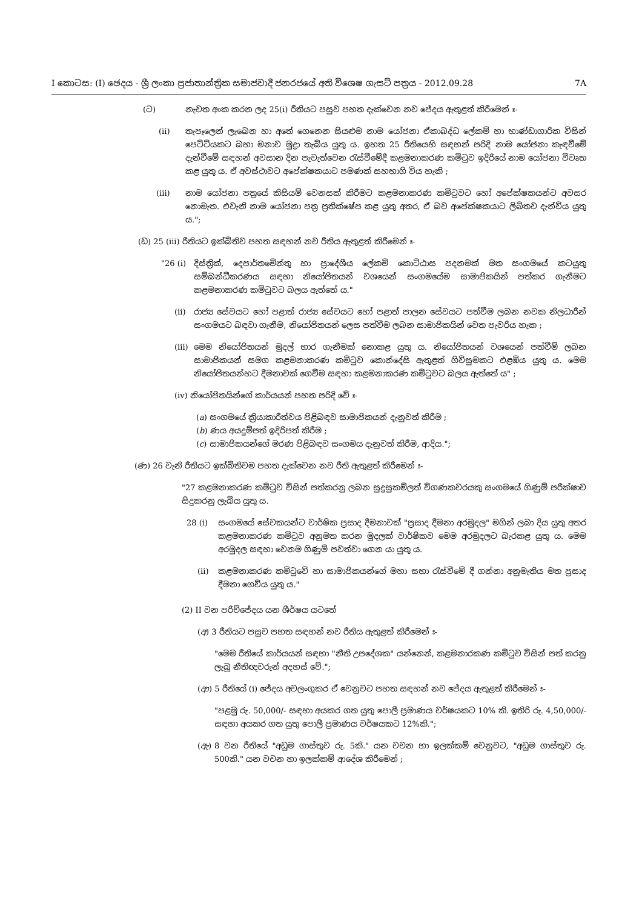I කොටස: (I) ඡෙදය - ශ්‍රී ලංකා ප්‍රජාතාන්ත්‍රික සමාජවාදී ජනරජයේ අති විශෙෂ ගැසට් පත්‍රය - 2012.09.28 7A
(ට) නැවත අංක කරන ලද 25(i) රීතියට පසුව පහත දැක්වෙන නව ජේදය ඇතුළත් කිරීමෙන් ඃ-
(ii) තැපෑලෙන් ලැබෙන හා අතේ ගෙනෙන සියළුම නාම යෝජනා ඒකාබද්ධ ලේකම් හා භාණ්ඩාගාරික විසින් පෙට්ටියකට බහා මනාව මුද්‍රා තැබිය යුතු ය. ඉහත 25 රීතියෙහි සඳහන් පරිදි නාම යෝජනා කැඳවීමේ දැන්වීමේ සඳහන් අවසාන දින පැවැත්වෙන රැස්වීමේදී කළමනාකරණ කමිටුව ඉදිරියේ නාම යෝජනා විවෘත කළ යුතු ය. ඒ අවස්ථාවට අපේක්ෂකයාට පමණක් සහභාගි විය හැකි ;
(iii) නාම යෝජනා පත්‍රයේ කිසියම් වෙනසක් කිරීමට කළමනාකරණ කමිටුවට හෝ අපේක්ෂකයන්ට අවසර නොමැත. එවැනි නාම යෝජනා පත්‍ර ප්‍රතික්ෂේප කළ යුතු අතර, ඒ බව අපේක්ෂකයාට ලිඛිතව දැන්විය යුතු ය.";
(ඩ) 25 (iii) රීතියට ඉක්බිතිව පහත සඳහන් නව රීතිය ඇතුළත් කිරීමෙන් ඃ-
"26 (i) දිස්ත්‍රික්, දෙපාර්තමේන්තු හා ප්‍රාදේශීය ලේකම් කොට්ඨාස පදනමක් මත සංගමයේ කටයුතු සම්බන්ධීකරණය සඳහා නියෝජිතයන් වශයෙන් සංගමයේම සාමාජිකයින් පත්කර ගැනීමට කළමනාකරණ කමිටුවට බලය ඇත්තේ ය."
(ii) රාජ්‍ය සේවයට හෝ පළාත් රාජ්‍ය සේවයට හෝ පළාත් පාලන සේවයට පත්වීම ලබන නවක නිලධාරීන් සංගමයට බඳවා ගැනීම, නියෝජිතයන් ලෙස පත්වීම ලබන සාමාජිකයින් වෙත පැවරිය හැක ;
(iii) මෙම නියෝජිතයන් මුදල් භාර ගැනීමක් නොකළ යුතු ය. නියෝජිතයන් වශයෙන් පත්වීම් ලබන සාමාජිකයන් සමග කළමනාකරණ කමිටුව කොන්දේසි ඇතුළත් ගිවිසුමකට එළඹිය යුතු ය. මෙම නියෝජිතයන්හට දීමනාවක් ගෙවීම සඳහා කළමනාකරණ කමිටුවට බලය ඇත්තේ ය" ;
(iv) නියෝජිතයින්ගේ කාර්යයන් පහත පරිදි වේ ඃ-
(a) සංගමයේ ක්‍රියාකාරීත්වය පිළිබඳව සාමාජිකයන් දැනුවත් කිරීම ;
(b) ණය අයදුම්පත් ඉදිරිපත් කිරීම ;
(c) සාමාජිකයන්ගේ මරණ පිළිබඳව සංගමය දැනුවත් කිරීම, ආදිය.";
(ණ) 26 වැනි රීතියට ඉක්බිතිවම පහත දැක්වෙන නව රීති ඇතුළත් කිරීමෙන් ඃ-
"27 කළමනාකරණ කමිටුව විසින් පත්කරනු ලබන සුදුසුකම්ලත් විගණකවරයකු සංගමයේ ගිණුම් පරීක්ෂාව සිදුකරනු ලැබිය යුතු ය.
28 (i) සංගමයේ සේවකයන්ට වාර්ෂික ප්‍රසාද දීමනාවක් "ප්‍රසාද දීමනා අරමුදල" මගින් ලබා දිය යුතු අතර කළමනාකරණ කමිටුව අනුමත කරන මුදලක් වාර්ෂිකව මෙම අරමුදලට බැරකළ යුතු ය. මෙම අරමුදල සඳහා වෙනම ගිණුම් පවත්වා ගෙන යා යුතු ය.
(ii) කළමනාකරණ කමිටුවේ හා සාමාජිකයන්ගේ මහා සභා රැස්වීමේ දී ගන්නා අනුමැතිය මත ප්‍රසාද දීමනා ගෙවිය යුතු ය."
(2) II වන පරිච්ජේදය යන ශීර්ෂය යටතේ
(අ) 3 රීතියට පසුව පහත සඳහන් නව රීතිය ඇතුළත් කිරීමෙන් ඃ-
"මෙම රීතියේ කාර්යයන් සඳහා "නීති උපදේශක" යන්නෙන්, කළමනාරකණ කමිටුව විසින් පත් කරනු ලැබූ නීතිඥවරුන් අදහස් වේ.";
(ආ) 5 රීතියේ (i) ජේදය අවලංගුකර ඒ වෙනුවට පහත සඳහන් නව ජේදය ඇතුළත් කිරීමෙන් ඃ-
"පළමු රු. 50,000/- සඳහා අයකර ගත යුතු පොලී ප්‍රමාණය වර්ෂයකට 10% කි. ඉතිරි රු. 4,50,000/- සඳහා අයකර ගත යුතු පොලී ප්‍රමාණය වර්ෂයකට 12%කි.";
(ඇ) 8 වන රීතියේ "අඩුම ගාස්තුව රු. 5කි." යන වචන හා ඉලක්කම් වෙනුවට, "අඩුම ගාස්තුව රු. 500කි." යන වචන හා ඉලක්කම් ආදේශ කිරීමෙන් ;